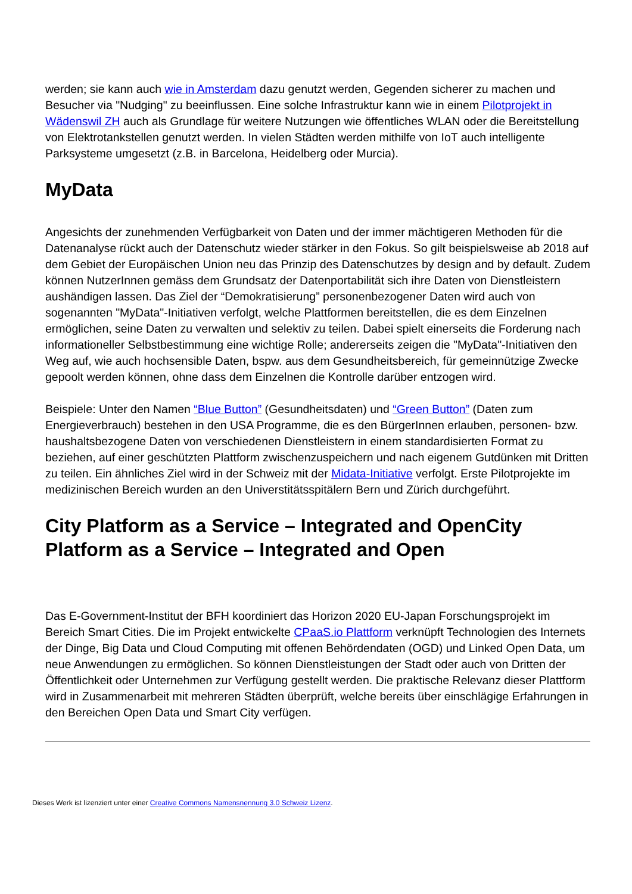werden; sie kann auch wie in Amsterdam dazu genutzt werden, Gegenden sicherer zu machen und Besucher via "Nudging" zu beeinflussen. Eine solche Infrastruktur kann wie in einem Pilotprojekt in Wädenswil ZH auch als Grundlage für weitere Nutzungen wie öffentliches WLAN oder die Bereitstellung von Elektrotankstellen genutzt werden. In vielen Städten werden mithilfe von IoT auch intelligente Parksysteme umgesetzt (z.B. in Barcelona, Heidelberg oder Murcia).
MyData
Angesichts der zunehmenden Verfügbarkeit von Daten und der immer mächtigeren Methoden für die Datenanalyse rückt auch der Datenschutz wieder stärker in den Fokus. So gilt beispielsweise ab 2018 auf dem Gebiet der Europäischen Union neu das Prinzip des Datenschutzes by design and by default. Zudem können NutzerInnen gemäss dem Grundsatz der Datenportabilität sich ihre Daten von Dienstleistern aushändigen lassen. Das Ziel der “Demokratisierung” personenbezogener Daten wird auch von sogenannten "MyData"-Initiativen verfolgt, welche Plattformen bereitstellen, die es dem Einzelnen ermöglichen, seine Daten zu verwalten und selektiv zu teilen. Dabei spielt einerseits die Forderung nach informationeller Selbstbestimmung eine wichtige Rolle; andererseits zeigen die "MyData"-Initiativen den Weg auf, wie auch hochsensible Daten, bspw. aus dem Gesundheitsbereich, für gemeinnützige Zwecke gepoolt werden können, ohne dass dem Einzelnen die Kontrolle darüber entzogen wird.
Beispiele: Unter den Namen “Blue Button” (Gesundheitsdaten) und “Green Button” (Daten zum Energieverbrauch) bestehen in den USA Programme, die es den BürgerInnen erlauben, personen- bzw. haushaltsbezogene Daten von verschiedenen Dienstleistern in einem standardisierten Format zu beziehen, auf einer geschützten Plattform zwischenzuspeichern und nach eigenem Gutdünken mit Dritten zu teilen. Ein ähnliches Ziel wird in der Schweiz mit der Midata-Initiative verfolgt. Erste Pilotprojekte im medizinischen Bereich wurden an den Universtitätsspitälern Bern und Zürich durchgeführt.
City Platform as a Service – Integrated and OpenCity Platform as a Service – Integrated and Open
Das E-Government-Institut der BFH koordiniert das Horizon 2020 EU-Japan Forschungsprojekt im Bereich Smart Cities. Die im Projekt entwickelte CPaaS.io Plattform verknüpft Technologien des Internets der Dinge, Big Data und Cloud Computing mit offenen Behördendaten (OGD) und Linked Open Data, um neue Anwendungen zu ermöglichen. So können Dienstleistungen der Stadt oder auch von Dritten der Öffentlichkeit oder Unternehmen zur Verfügung gestellt werden. Die praktische Relevanz dieser Plattform wird in Zusammenarbeit mit mehreren Städten überprüft, welche bereits über einschlägige Erfahrungen in den Bereichen Open Data und Smart City verfügen.
Dieses Werk ist lizenziert unter einer Creative Commons Namensnennung 3.0 Schweiz Lizenz.